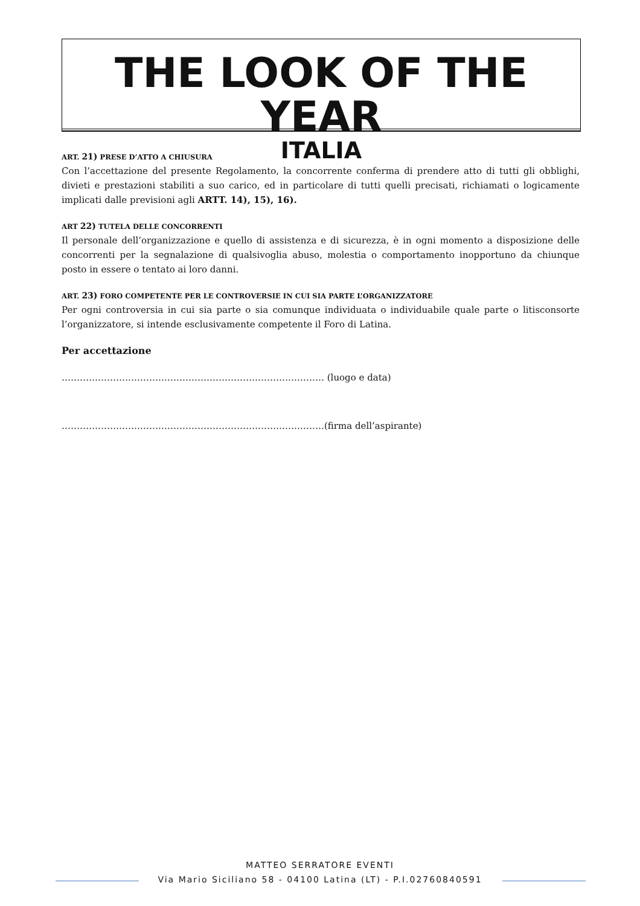THE LOOK OF THE YEAR
ITALIA
ART. 21) PRESE D’ATTO A CHIUSURA
Con l’accettazione del presente Regolamento, la concorrente conferma di prendere atto di tutti gli obblighi, divieti e prestazioni stabiliti a suo carico, ed in particolare di tutti quelli precisati, richiamati o logicamente implicati dalle previsioni agli ARTT. 14), 15), 16).
ART 22) TUTELA DELLE CONCORRENTI
Il personale dell’organizzazione e quello di assistenza e di sicurezza, è in ogni momento a disposizione delle concorrenti per la segnalazione di qualsivoglia abuso, molestia o comportamento inopportuno da chiunque posto in essere o tentato ai loro danni.
ART. 23) FORO COMPETENTE PER LE CONTROVERSIE IN CUI SIA PARTE L’ORGANIZZATORE
Per ogni controversia in cui sia parte o sia comunque individuata o individuabile quale parte o litisconsorte l’organizzatore, si intende esclusivamente competente il Foro di Latina.
Per accettazione
…………………………………………………………………………… (luogo e data)
……………………………………………………………………………(firma dell’aspirante)
MATTEO SERRATORE EVENTI
Via Mario Siciliano 58 - 04100 Latina (LT) - P.I.02760840591